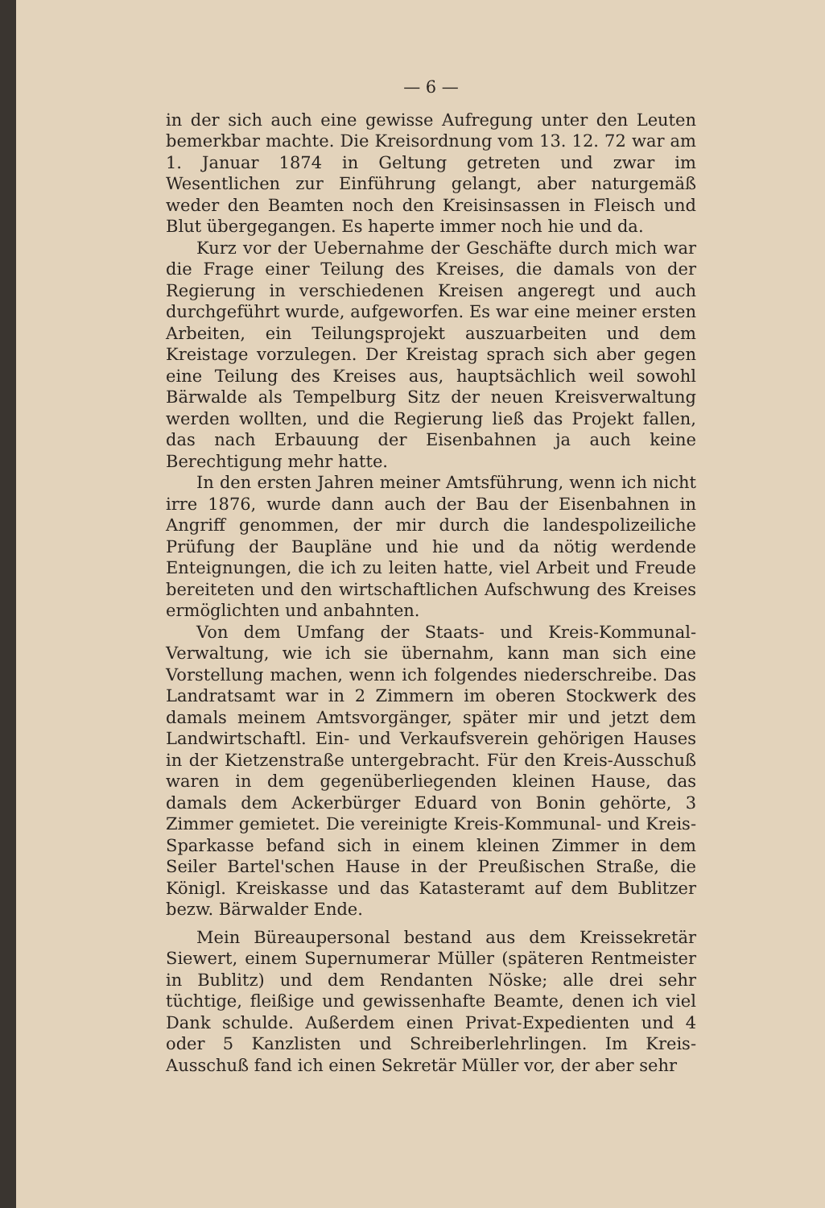— 6 —
in der sich auch eine gewisse Aufregung unter den Leuten bemerkbar machte. Die Kreisordnung vom 13. 12. 72 war am 1. Januar 1874 in Geltung getreten und zwar im Wesentlichen zur Einführung gelangt, aber naturgemäß weder den Beamten noch den Kreisinsassen in Fleisch und Blut übergegangen. Es haperte immer noch hie und da.
Kurz vor der Uebernahme der Geschäfte durch mich war die Frage einer Teilung des Kreises, die damals von der Regierung in verschiedenen Kreisen angeregt und auch durchgeführt wurde, aufgeworfen. Es war eine meiner ersten Arbeiten, ein Teilungsprojekt auszuarbeiten und dem Kreistage vorzulegen. Der Kreistag sprach sich aber gegen eine Teilung des Kreises aus, hauptsächlich weil sowohl Bärwalde als Tempelburg Sitz der neuen Kreisverwaltung werden wollten, und die Regierung ließ das Projekt fallen, das nach Erbauung der Eisenbahnen ja auch keine Berechtigung mehr hatte.
In den ersten Jahren meiner Amtsführung, wenn ich nicht irre 1876, wurde dann auch der Bau der Eisenbahnen in Angriff genommen, der mir durch die landespolizeiliche Prüfung der Baupläne und hie und da nötig werdende Enteignungen, die ich zu leiten hatte, viel Arbeit und Freude bereiteten und den wirtschaftlichen Aufschwung des Kreises ermöglichten und anbahnten.
Von dem Umfang der Staats- und Kreis-Kommunal-Verwaltung, wie ich sie übernahm, kann man sich eine Vorstellung machen, wenn ich folgendes niederschreibe. Das Landratsamt war in 2 Zimmern im oberen Stockwerk des damals meinem Amtsvorgänger, später mir und jetzt dem Landwirtschaftl. Ein- und Verkaufsverein gehörigen Hauses in der Kietzenstraße untergebracht. Für den Kreis-Ausschuß waren in dem gegenüberliegenden kleinen Hause, das damals dem Ackerbürger Eduard von Bonin gehörte, 3 Zimmer gemietet. Die vereinigte Kreis-Kommunal- und Kreis-Sparkasse befand sich in einem kleinen Zimmer in dem Seiler Bartel'schen Hause in der Preußischen Straße, die Königl. Kreiskasse und das Katasteramt auf dem Bublitzer bezw. Bärwalder Ende.
Mein Büreaupersonal bestand aus dem Kreissekretär Siewert, einem Supernumerar Müller (späteren Rentmeister in Bublitz) und dem Rendanten Nöske; alle drei sehr tüchtige, fleißige und gewissenhafte Beamte, denen ich viel Dank schulde. Außerdem einen Privat-Expedienten und 4 oder 5 Kanzlisten und Schreiberlehrlingen. Im Kreis-Ausschuß fand ich einen Sekretär Müller vor, der aber sehr